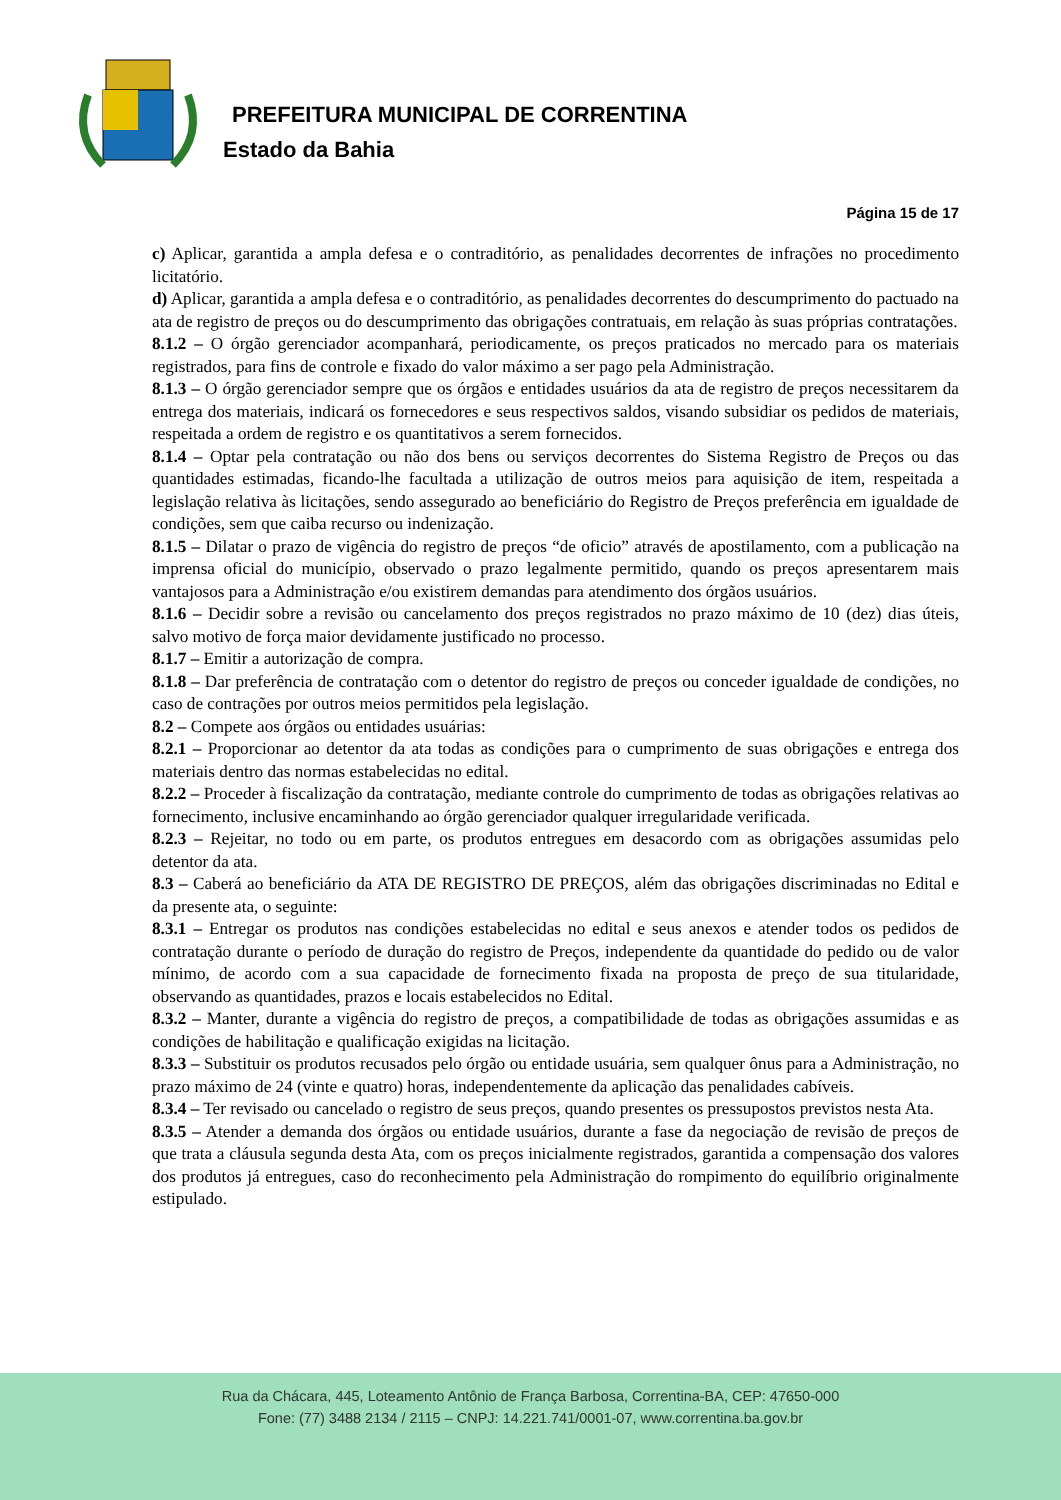PREFEITURA MUNICIPAL DE CORRENTINA
Estado da Bahia
Página 15 de 17
c) Aplicar, garantida a ampla defesa e o contraditório, as penalidades decorrentes de infrações no procedimento licitatório.
d) Aplicar, garantida a ampla defesa e o contraditório, as penalidades decorrentes do descumprimento do pactuado na ata de registro de preços ou do descumprimento das obrigações contratuais, em relação às suas próprias contratações.
8.1.2 – O órgão gerenciador acompanhará, periodicamente, os preços praticados no mercado para os materiais registrados, para fins de controle e fixado do valor máximo a ser pago pela Administração.
8.1.3 – O órgão gerenciador sempre que os órgãos e entidades usuários da ata de registro de preços necessitarem da entrega dos materiais, indicará os fornecedores e seus respectivos saldos, visando subsidiar os pedidos de materiais, respeitada a ordem de registro e os quantitativos a serem fornecidos.
8.1.4 – Optar pela contratação ou não dos bens ou serviços decorrentes do Sistema Registro de Preços ou das quantidades estimadas, ficando-lhe facultada a utilização de outros meios para aquisição de item, respeitada a legislação relativa às licitações, sendo assegurado ao beneficiário do Registro de Preços preferência em igualdade de condições, sem que caiba recurso ou indenização.
8.1.5 – Dilatar o prazo de vigência do registro de preços “de oficio” através de apostilamento, com a publicação na imprensa oficial do município, observado o prazo legalmente permitido, quando os preços apresentarem mais vantajosos para a Administração e/ou existirem demandas para atendimento dos órgãos usuários.
8.1.6 – Decidir sobre a revisão ou cancelamento dos preços registrados no prazo máximo de 10 (dez) dias úteis, salvo motivo de força maior devidamente justificado no processo.
8.1.7 – Emitir a autorização de compra.
8.1.8 – Dar preferência de contratação com o detentor do registro de preços ou conceder igualdade de condições, no caso de contrações por outros meios permitidos pela legislação.
8.2 – Compete aos órgãos ou entidades usuárias:
8.2.1 – Proporcionar ao detentor da ata todas as condições para o cumprimento de suas obrigações e entrega dos materiais dentro das normas estabelecidas no edital.
8.2.2 – Proceder à fiscalização da contratação, mediante controle do cumprimento de todas as obrigações relativas ao fornecimento, inclusive encaminhando ao órgão gerenciador qualquer irregularidade verificada.
8.2.3 – Rejeitar, no todo ou em parte, os produtos entregues em desacordo com as obrigações assumidas pelo detentor da ata.
8.3 – Caberá ao beneficiário da ATA DE REGISTRO DE PREÇOS, além das obrigações discriminadas no Edital e da presente ata, o seguinte:
8.3.1 – Entregar os produtos nas condições estabelecidas no edital e seus anexos e atender todos os pedidos de contratação durante o período de duração do registro de Preços, independente da quantidade do pedido ou de valor mínimo, de acordo com a sua capacidade de fornecimento fixada na proposta de preço de sua titularidade, observando as quantidades, prazos e locais estabelecidos no Edital.
8.3.2 – Manter, durante a vigência do registro de preços, a compatibilidade de todas as obrigações assumidas e as condições de habilitação e qualificação exigidas na licitação.
8.3.3 – Substituir os produtos recusados pelo órgão ou entidade usuária, sem qualquer ônus para a Administração, no prazo máximo de 24 (vinte e quatro) horas, independentemente da aplicação das penalidades cabíveis.
8.3.4 – Ter revisado ou cancelado o registro de seus preços, quando presentes os pressupostos previstos nesta Ata.
8.3.5 – Atender a demanda dos órgãos ou entidade usuários, durante a fase da negociação de revisão de preços de que trata a cláusula segunda desta Ata, com os preços inicialmente registrados, garantida a compensação dos valores dos produtos já entregues, caso do reconhecimento pela Administração do rompimento do equilíbrio originalmente estipulado.
Rua da Chácara, 445, Loteamento Antônio de França Barbosa, Correntina-BA, CEP: 47650-000
Fone: (77) 3488 2134 / 2115 – CNPJ: 14.221.741/0001-07, www.correntina.ba.gov.br